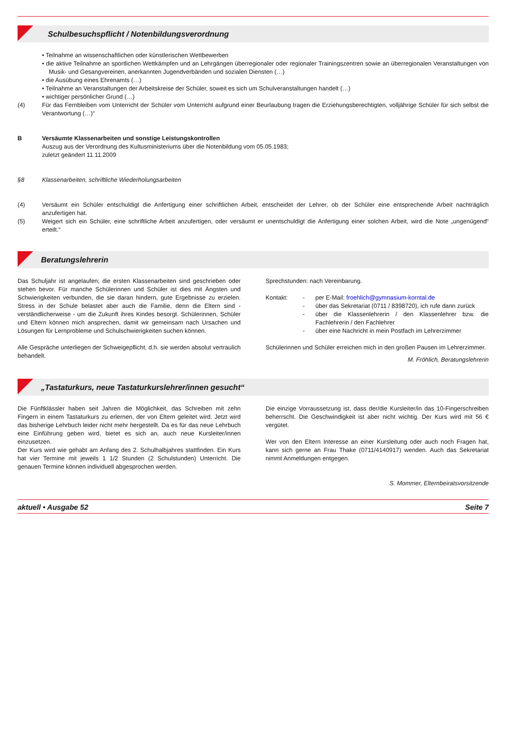Schulbesuchspflicht / Notenbildungsverordnung
• Teilnahme an wissenschaftlichen oder künstlerischen Wettbewerben
• die aktive Teilnahme an sportlichen Wettkämpfen und an Lehrgängen überregionaler oder regionaler Trainings­zentren sowie an überregionalen Veranstaltungen von Musik- und Gesangvereinen, anerkannten Jugendverbänden und sozialen Diensten (…)
• die Ausübung eines Ehrenamts (…)
• Teilnahme an Veranstaltungen der Arbeitskreise der Schüler, soweit es sich um Schulveranstaltungen handelt (…)
• wichtiger persönlicher Grund (…)
(4) Für das Fernbleiben vom Unterricht der Schüler vom Unterricht aufgrund einer Beurlaubung tragen die Erziehungs­berechtigten, volljährige Schüler für sich selbst die Verantwortung (…)“
B Versäumte Klassenarbeiten und sonstige Leistungskontrollen
Auszug aus der Verordnung des Kultusministeriums über die Notenbildung vom 05.05.1983;
zuletzt geändert 11.11.2009
§8 Klassenarbeiten, schriftliche Wiederholungsarbeiten
(4) Versäumt ein Schüler entschuldigt die Anfertigung einer schriftlichen Arbeit, entscheidet der Lehrer, ob der Schüler eine entsprechende Arbeit nachträglich anzufertigen hat.
(5) Weigert sich ein Schüler, eine schriftliche Arbeit anzufertigen, oder versäumt er unentschuldigt die Anfertigung einer solchen Arbeit, wird die Note „ungenügend“ erteilt.“
Beratungslehrerin
Das Schuljahr ist angelaufen; die ersten Klassenarbeiten sind geschrieben oder stehen bevor. Für manche Schü­lerinnen und Schüler ist dies mit Ängsten und Schwierig­keiten verbunden, die sie daran hindern, gute Ergebnisse zu erzielen. Stress in der Schule belastet aber auch die Familie, denn die Eltern sind - verständlicherweise - um die Zukunft ihres Kindes besorgt. Schülerinnen, Schüler und Eltern können mich ansprechen, damit wir gemein­sam nach Ursachen und Lösungen für Lernprobleme und Schulschwierigkeiten suchen können.
Alle Gespräche unterliegen der Schweigepflicht, d.h. sie werden absolut vertraulich behandelt.
Sprechstunden: nach Vereinbarung.
Kontakt: - per E-Mail: froehlich@gymnasium-korntal.de
- über das Sekretariat (0711 / 8398720), ich rufe dann zurück
- über die Klassenlehrerin / den Klassenlehrer bzw. die Fachlehrerin / den Fachlehrer
- über eine Nachricht in mein Postfach im Lehrerzimmer
Schülerinnen und Schüler erreichen mich in den großen Pausen im Lehrerzimmer.
M. Fröhlich, Beratungslehrerin
„Tastaturkurs, neue Tastaturkurslehrer/innen gesucht“
Die Fünftklässler haben seit Jahren die Möglichkeit, das Schreiben mit zehn Fingern in einem Tastaturkurs zu erler­nen, der von Eltern geleitet wird. Jetzt wird das bisherige Lehrbuch leider nicht mehr hergestellt. Da es für das neue Lehrbuch eine Einführung geben wird, bietet es sich an, auch neue Kursleiter/innen einzusetzen.
Der Kurs wird wie gehabt am Anfang des 2. Schulhalb­jahres stattfinden. Ein Kurs hat vier Termine mit jeweils 1 1/2 Stunden (2 Schulstunden) Unterricht. Die genauen Termine können individuell abgesprochen werden.
Die einzige Vorraussetzung ist, dass der/die Kursleiter/in das 10-Fingerschreiben beherrscht. Die Geschwindigkeit ist aber nicht wichtig. Der Kurs wird mit 56 € vergütet.
Wer von den Eltern Interesse an einer Kursleitung oder auch noch Fragen hat, kann sich gerne an Frau Thake (0711/4140917) wenden. Auch das Sekretariat nimmt Anmeldungen entgegen.
S. Mommer, Elternbeiratsvorsitzende
aktuell • Ausgabe 52 Seite 7